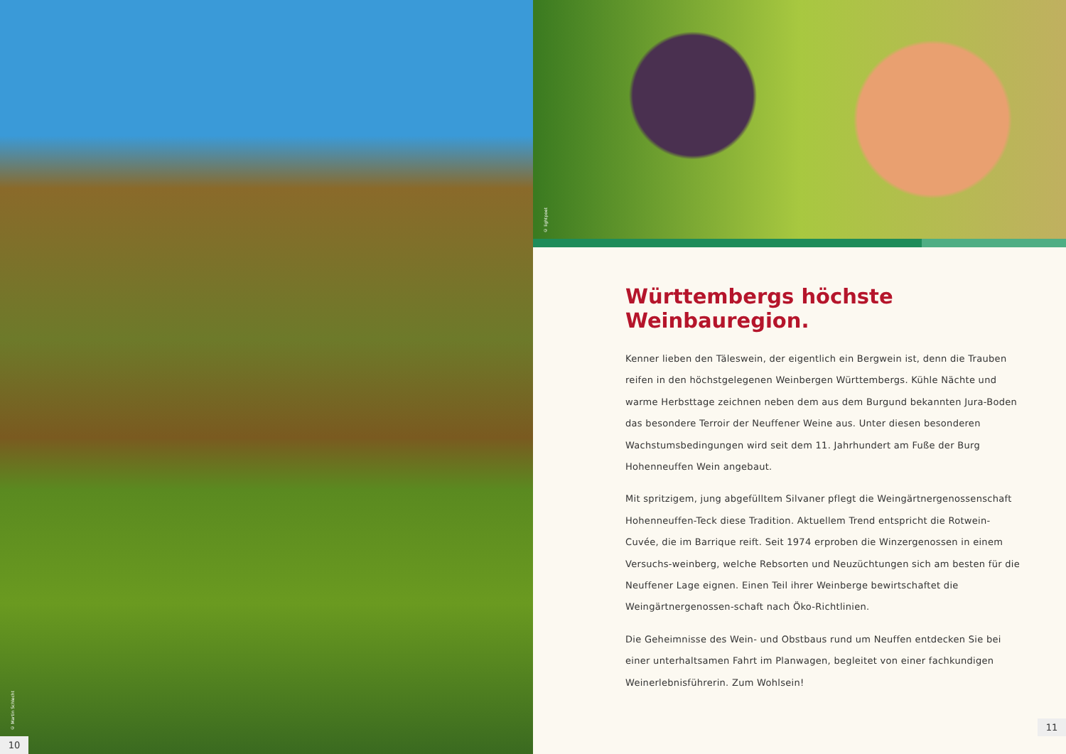© Martin Schlecht
10
© lightpoet
Württembergs höchste Weinbauregion.
Kenner lieben den Täleswein, der eigentlich ein Bergwein ist, denn die Trauben reifen in den höchstgelegenen Weinbergen Württembergs. Kühle Nächte und warme Herbsttage zeichnen neben dem aus dem Burgund bekannten Jura-Boden das besondere Terroir der Neuffener Weine aus. Unter diesen besonderen Wachstumsbedingungen wird seit dem 11. Jahrhundert am Fuße der Burg Hohenneuffen Wein angebaut.
Mit spritzigem, jung abgefülltem Silvaner pflegt die Weingärtnergenossenschaft Hohenneuffen-Teck diese Tradition. Aktuellem Trend entspricht die Rotwein-Cuvée, die im Barrique reift. Seit 1974 erproben die Winzergenossen in einem Versuchs-weinberg, welche Rebsorten und Neuzüchtungen sich am besten für die Neuffener Lage eignen. Einen Teil ihrer Weinberge bewirtschaftet die Weingärtnergenossen-schaft nach Öko-Richtlinien.
Die Geheimnisse des Wein- und Obstbaus rund um Neuffen entdecken Sie bei einer unterhaltsamen Fahrt im Planwagen, begleitet von einer fachkundigen Weinerlebnisführerin. Zum Wohlsein!
11